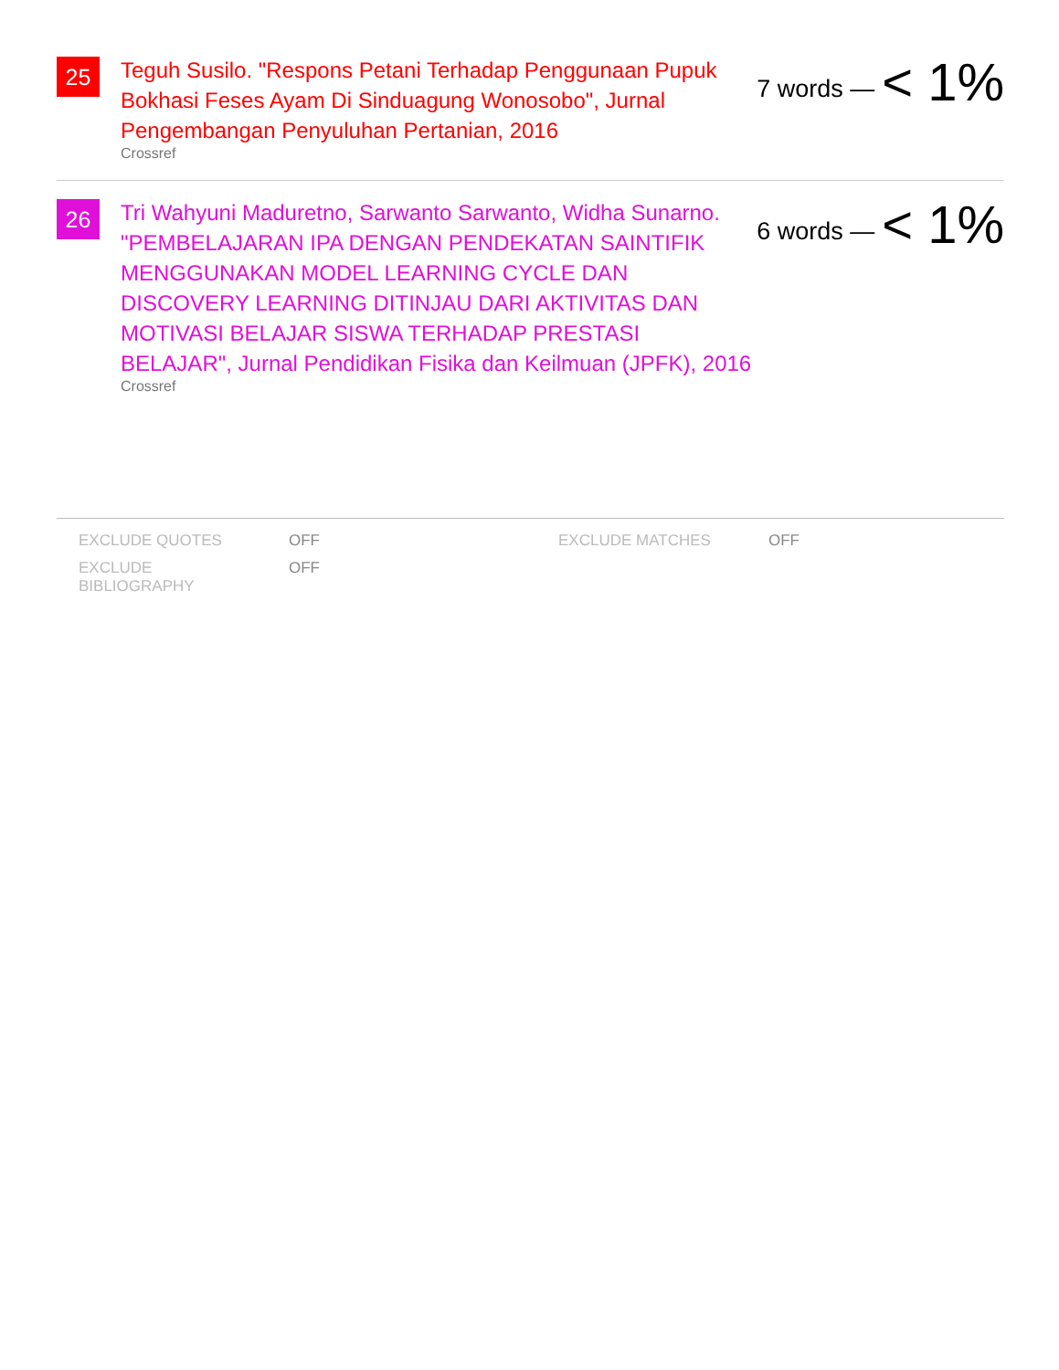25
Teguh Susilo. "Respons Petani Terhadap Penggunaan Pupuk Bokhasi Feses Ayam Di Sinduagung Wonosobo", Jurnal Pengembangan Penyuluhan Pertanian, 2016
Crossref
7 words — < 1%
26
Tri Wahyuni Maduretno, Sarwanto Sarwanto, Widha Sunarno. "PEMBELAJARAN IPA DENGAN PENDEKATAN SAINTIFIK MENGGUNAKAN MODEL LEARNING CYCLE DAN DISCOVERY LEARNING DITINJAU DARI AKTIVITAS DAN MOTIVASI BELAJAR SISWA TERHADAP PRESTASI BELAJAR", Jurnal Pendidikan Fisika dan Keilmuan (JPFK), 2016
Crossref
6 words — < 1%
EXCLUDE QUOTES
OFF
EXCLUDE MATCHES
OFF
EXCLUDE
BIBLIOGRAPHY
OFF